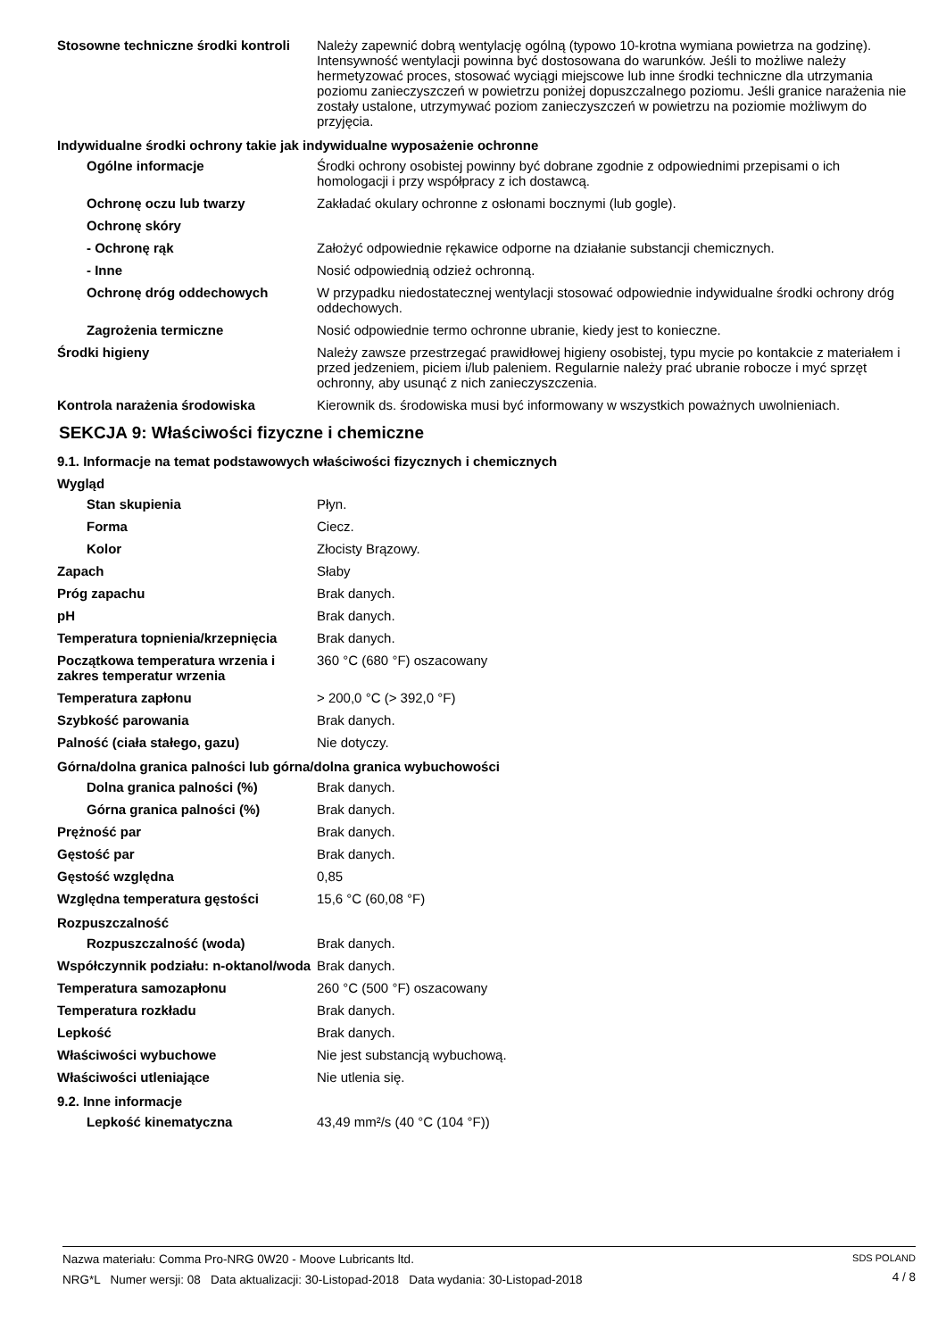| Stosowne techniczne środki kontroli | Należy zapewnić dobrą wentylację ogólną (typowo 10-krotna wymiana powietrza na godzinę). Intensywność wentylacji powinna być dostosowana do warunków. Jeśli to możliwe należy hermetyzować proces, stosować wyciągi miejscowe lub inne środki techniczne dla utrzymania poziomu zanieczyszczeń w powietrzu poniżej dopuszczalnego poziomu. Jeśli granice narażenia nie zostały ustalone, utrzymywać poziom zanieczyszczeń w powietrzu na poziomie możliwym do przyjęcia. |
| Indywidualne środki ochrony takie jak indywidualne wyposażenie ochronne | |
| Ogólne informacje | Środki ochrony osobistej powinny być dobrane zgodnie z odpowiednimi przepisami o ich homologacji i przy współpracy z ich dostawcą. |
| Ochronę oczu lub twarzy | Zakładać okulary ochronne z osłonami bocznymi (lub gogle). |
| Ochronę skóry | |
| - Ochronę rąk | Założyć odpowiednie rękawice odporne na działanie substancji chemicznych. |
| - Inne | Nosić odpowiednią odzież ochronną. |
| Ochronę dróg oddechowych | W przypadku niedostatecznej wentylacji stosować odpowiednie indywidualne środki ochrony dróg oddechowych. |
| Zagrożenia termiczne | Nosić odpowiednie termo ochronne ubranie, kiedy jest to konieczne. |
| Środki higieny | Należy zawsze przestrzegać prawidłowej higieny osobistej, typu mycie po kontakcie z materiałem i przed jedzeniem, piciem i/lub paleniem. Regularnie należy prać ubranie robocze i myć sprzęt ochronny, aby usunąć z nich zanieczyszczenia. |
| Kontrola narażenia środowiska | Kierownik ds. środowiska musi być informowany w wszystkich poważnych uwolnieniach. |
SEKCJA 9: Właściwości fizyczne i chemiczne
| 9.1. Informacje na temat podstawowych właściwości fizycznych i chemicznych | |
| Wygląd | |
| Stan skupienia | Płyn. |
| Forma | Ciecz. |
| Kolor | Złocisty Brązowy. |
| Zapach | Słaby |
| Próg zapachu | Brak danych. |
| pH | Brak danych. |
| Temperatura topnienia/krzepnięcia | Brak danych. |
| Początkowa temperatura wrzenia i zakres temperatur wrzenia | 360 °C (680 °F) oszacowany |
| Temperatura zapłonu | > 200,0 °C (> 392,0 °F) |
| Szybkość parowania | Brak danych. |
| Palność (ciała stałego, gazu) | Nie dotyczy. |
| Górna/dolna granica palności lub górna/dolna granica wybuchowości | |
| Dolna granica palności (%) | Brak danych. |
| Górna granica palności (%) | Brak danych. |
| Prężność par | Brak danych. |
| Gęstość par | Brak danych. |
| Gęstość względna | 0,85 |
| Względna temperatura gęstości | 15,6 °C (60,08 °F) |
| Rozpuszczalność | |
| Rozpuszczalność (woda) | Brak danych. |
| Współczynnik podziału: n-oktanol/woda | Brak danych. |
| Temperatura samozapłonu | 260 °C (500 °F) oszacowany |
| Temperatura rozkładu | Brak danych. |
| Lepkość | Brak danych. |
| Właściwości wybuchowe | Nie jest substancją wybuchową. |
| Właściwości utleniające | Nie utlenia się. |
| 9.2. Inne informacje | |
| Lepkość kinematyczna | 43,49 mm²/s (40 °C (104 °F)) |
Nazwa materiału: Comma Pro-NRG 0W20 - Moove Lubricants ltd.
NRG*L Numer wersji: 08 Data aktualizacji: 30-Listopad-2018 Data wydania: 30-Listopad-2018
SDS POLAND
4 / 8